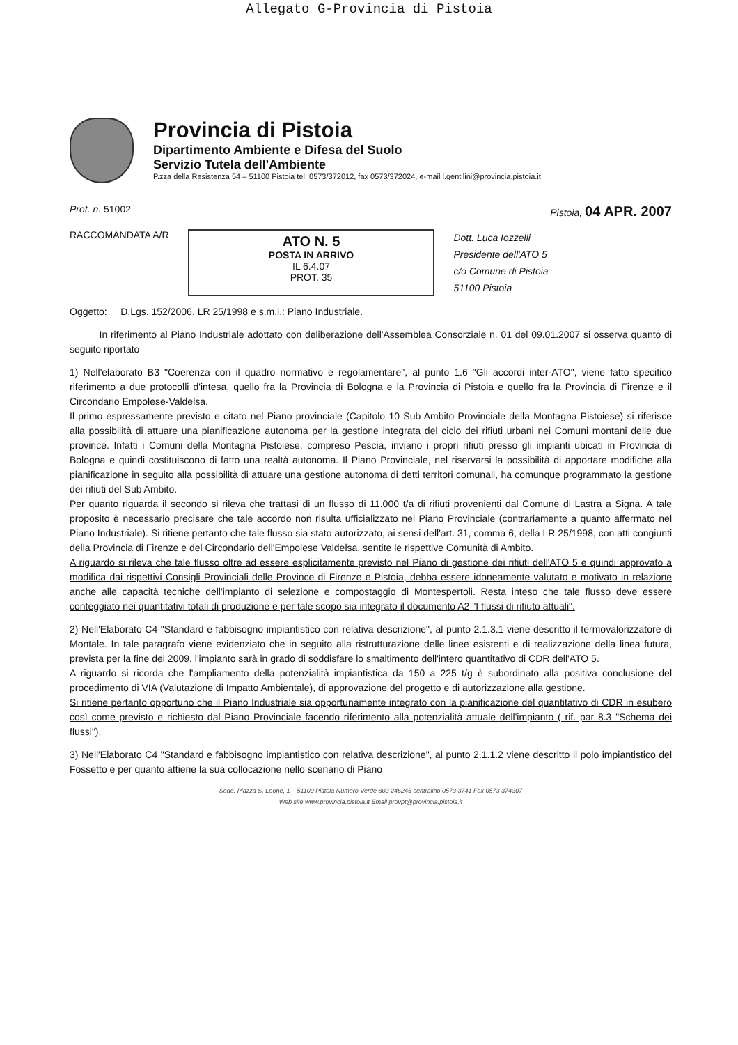Allegato G-Provincia di Pistoia
Provincia di Pistoia
Dipartimento Ambiente e Difesa del Suolo
Servizio Tutela dell'Ambiente
P.zza della Resistenza 54 – 51100 Pistoia tel. 0573/372012, fax 0573/372024, e-mail l.gentilini@provincia.pistoia.it
Prot. n. 51002 Pistoia, 04 APR. 2007
RACCOMANDATA A/R
ATO N. 5
POSTA IN ARRIVO
IL 6.4.07
PROT. 35
Dott. Luca Iozzelli
Presidente dell'ATO 5
c/o Comune di Pistoia
51100 Pistoia
Oggetto: D.Lgs. 152/2006. LR 25/1998 e s.m.i.: Piano Industriale.
In riferimento al Piano Industriale adottato con deliberazione dell'Assemblea Consorziale n. 01 del 09.01.2007 si osserva quanto di seguito riportato
1) Nell'elaborato B3 "Coerenza con il quadro normativo e regolamentare", al punto 1.6 "Gli accordi inter-ATO", viene fatto specifico riferimento a due protocolli d'intesa, quello fra la Provincia di Bologna e la Provincia di Pistoia e quello fra la Provincia di Firenze e il Circondario Empolese-Valdelsa.
Il primo espressamente previsto e citato nel Piano provinciale (Capitolo 10 Sub Ambito Provinciale della Montagna Pistoiese) si riferisce alla possibilità di attuare una pianificazione autonoma per la gestione integrata del ciclo dei rifiuti urbani nei Comuni montani delle due province. Infatti i Comuni della Montagna Pistoiese, compreso Pescia, inviano i propri rifiuti presso gli impianti ubicati in Provincia di Bologna e quindi costituiscono di fatto una realtà autonoma. Il Piano Provinciale, nel riservarsi la possibilità di apportare modifiche alla pianificazione in seguito alla possibilità di attuare una gestione autonoma di detti territori comunali, ha comunque programmato la gestione dei rifiuti del Sub Ambito.
Per quanto riguarda il secondo si rileva che trattasi di un flusso di 11.000 t/a di rifiuti provenienti dal Comune di Lastra a Signa. A tale proposito è necessario precisare che tale accordo non risulta ufficializzato nel Piano Provinciale (contrariamente a quanto affermato nel Piano Industriale). Si ritiene pertanto che tale flusso sia stato autorizzato, ai sensi dell'art. 31, comma 6, della LR 25/1998, con atti congiunti della Provincia di Firenze e del Circondario dell'Empolese Valdelsa, sentite le rispettive Comunità di Ambito.
A riguardo si rileva che tale flusso oltre ad essere esplicitamente previsto nel Piano di gestione dei rifiuti dell'ATO 5 e quindi approvato a modifica dai rispettivi Consigli Provinciali delle Province di Firenze e Pistoia, debba essere idoneamente valutato e motivato in relazione anche alle capacità tecniche dell'impianto di selezione e compostaggio di Montespertoli. Resta inteso che tale flusso deve essere conteggiato nei quantitativi totali di produzione e per tale scopo sia integrato il documento A2 "I flussi di rifiuto attuali".
2) Nell'Elaborato C4 "Standard e fabbisogno impiantistico con relativa descrizione", al punto 2.1.3.1 viene descritto il termovalorizzatore di Montale. In tale paragrafo viene evidenziato che in seguito alla ristrutturazione delle linee esistenti e di realizzazione della linea futura, prevista per la fine del 2009, l'impianto sarà in grado di soddisfare lo smaltimento dell'intero quantitativo di CDR dell'ATO 5.
A riguardo si ricorda che l'ampliamento della potenzialità impiantistica da 150 a 225 t/g è subordinato alla positiva conclusione del procedimento di VIA (Valutazione di Impatto Ambientale), di approvazione del progetto e di autorizzazione alla gestione.
Si ritiene pertanto opportuno che il Piano Industriale sia opportunamente integrato con la pianificazione del quantitativo di CDR in esubero così come previsto e richiesto dal Piano Provinciale facendo riferimento alla potenzialità attuale dell'impianto ( rif. par 8.3 "Schema dei flussi").
3) Nell'Elaborato C4 "Standard e fabbisogno impiantistico con relativa descrizione", al punto 2.1.1.2 viene descritto il polo impiantistico del Fossetto e per quanto attiene la sua collocazione nello scenario di Piano
Sede: Piazza S. Leone, 1 – 51100 Pistoia Numero Verde 800 246245 centralino 0573 3741 Fax 0573 374307
Web site www.provincia.pistoia.it Email provpt@provincia.pistoia.it